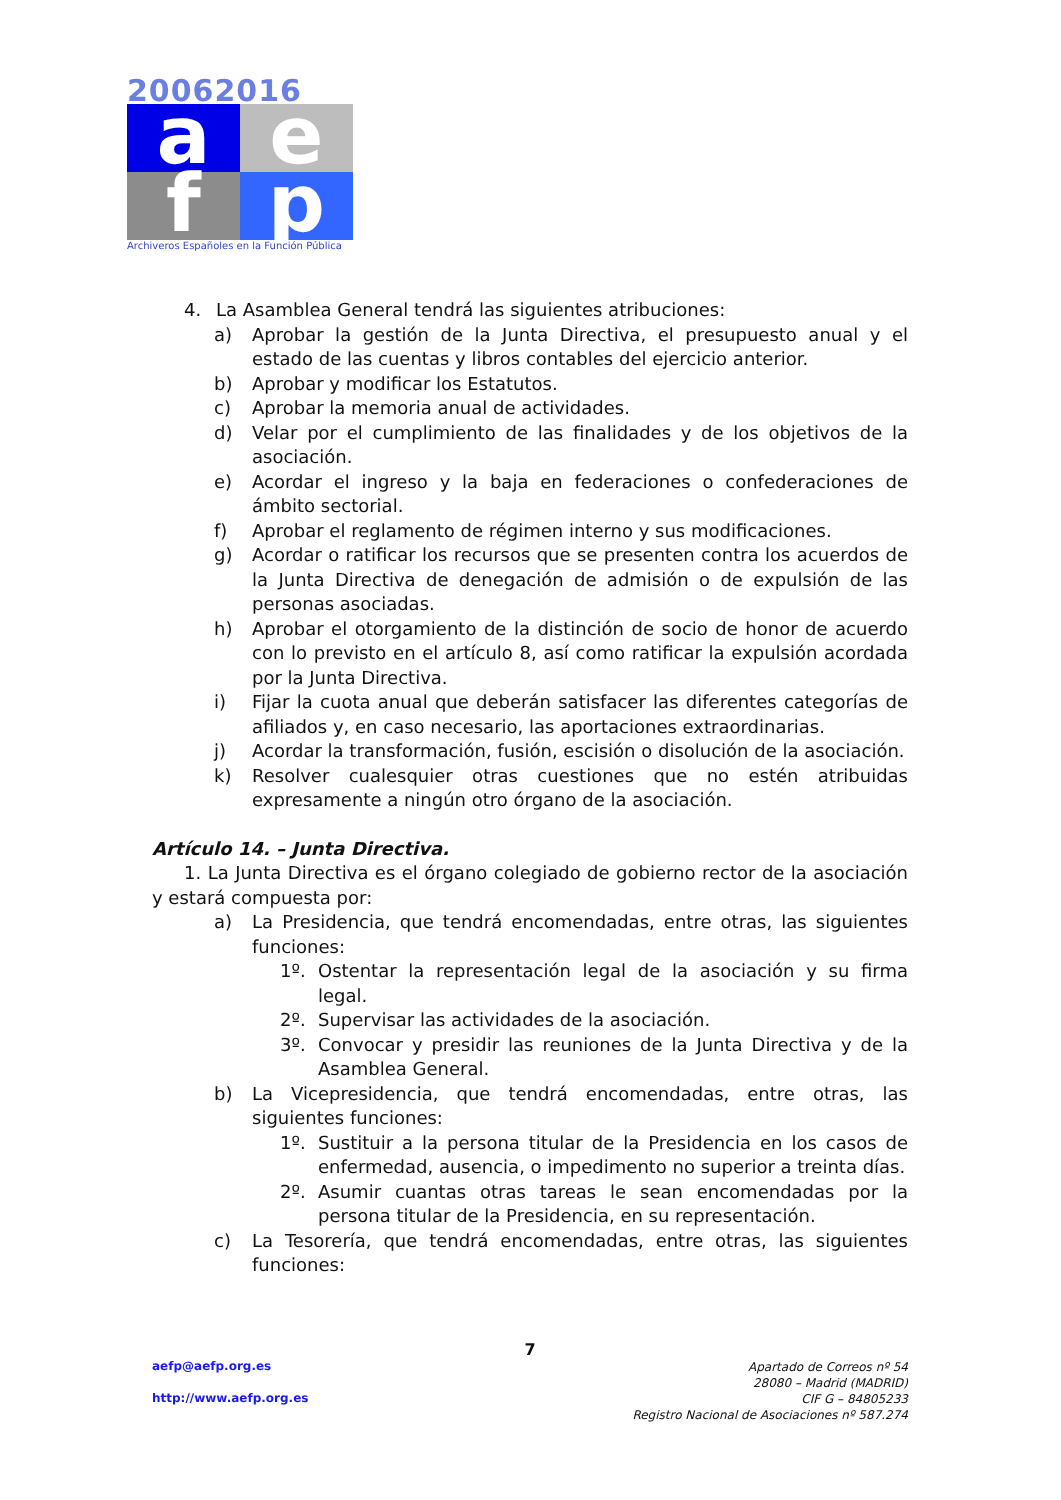20062016
a
e
f
p
Archiveros Españoles en la Función Pública
4. La Asamblea General tendrá las siguientes atribuciones:
a) Aprobar la gestión de la Junta Directiva, el presupuesto anual y el estado de las cuentas y libros contables del ejercicio anterior.
b) Aprobar y modificar los Estatutos.
c) Aprobar la memoria anual de actividades.
d) Velar por el cumplimiento de las finalidades y de los objetivos de la asociación.
e) Acordar el ingreso y la baja en federaciones o confederaciones de ámbito sectorial.
f) Aprobar el reglamento de régimen interno y sus modificaciones.
g) Acordar o ratificar los recursos que se presenten contra los acuerdos de la Junta Directiva de denegación de admisión o de expulsión de las personas asociadas.
h) Aprobar el otorgamiento de la distinción de socio de honor de acuerdo con lo previsto en el artículo 8, así como ratificar la expulsión acordada por la Junta Directiva.
i) Fijar la cuota anual que deberán satisfacer las diferentes categorías de afiliados y, en caso necesario, las aportaciones extraordinarias.
j) Acordar la transformación, fusión, escisión o disolución de la asociación.
k) Resolver cualesquier otras cuestiones que no estén atribuidas expresamente a ningún otro órgano de la asociación.
Artículo 14. – Junta Directiva.
1. La Junta Directiva es el órgano colegiado de gobierno rector de la asociación y estará compuesta por:
a) La Presidencia, que tendrá encomendadas, entre otras, las siguientes funciones:
1º. Ostentar la representación legal de la asociación y su firma legal.
2º. Supervisar las actividades de la asociación.
3º. Convocar y presidir las reuniones de la Junta Directiva y de la Asamblea General.
b) La Vicepresidencia, que tendrá encomendadas, entre otras, las siguientes funciones:
1º. Sustituir a la persona titular de la Presidencia en los casos de enfermedad, ausencia, o impedimento no superior a treinta días.
2º. Asumir cuantas otras tareas le sean encomendadas por la persona titular de la Presidencia, en su representación.
c) La Tesorería, que tendrá encomendadas, entre otras, las siguientes funciones:
7
aefp@aefp.org.es
http://www.aefp.org.es
Apartado de Correos nº 54
28080 – Madrid (MADRID)
CIF G – 84805233
Registro Nacional de Asociaciones nº 587.274